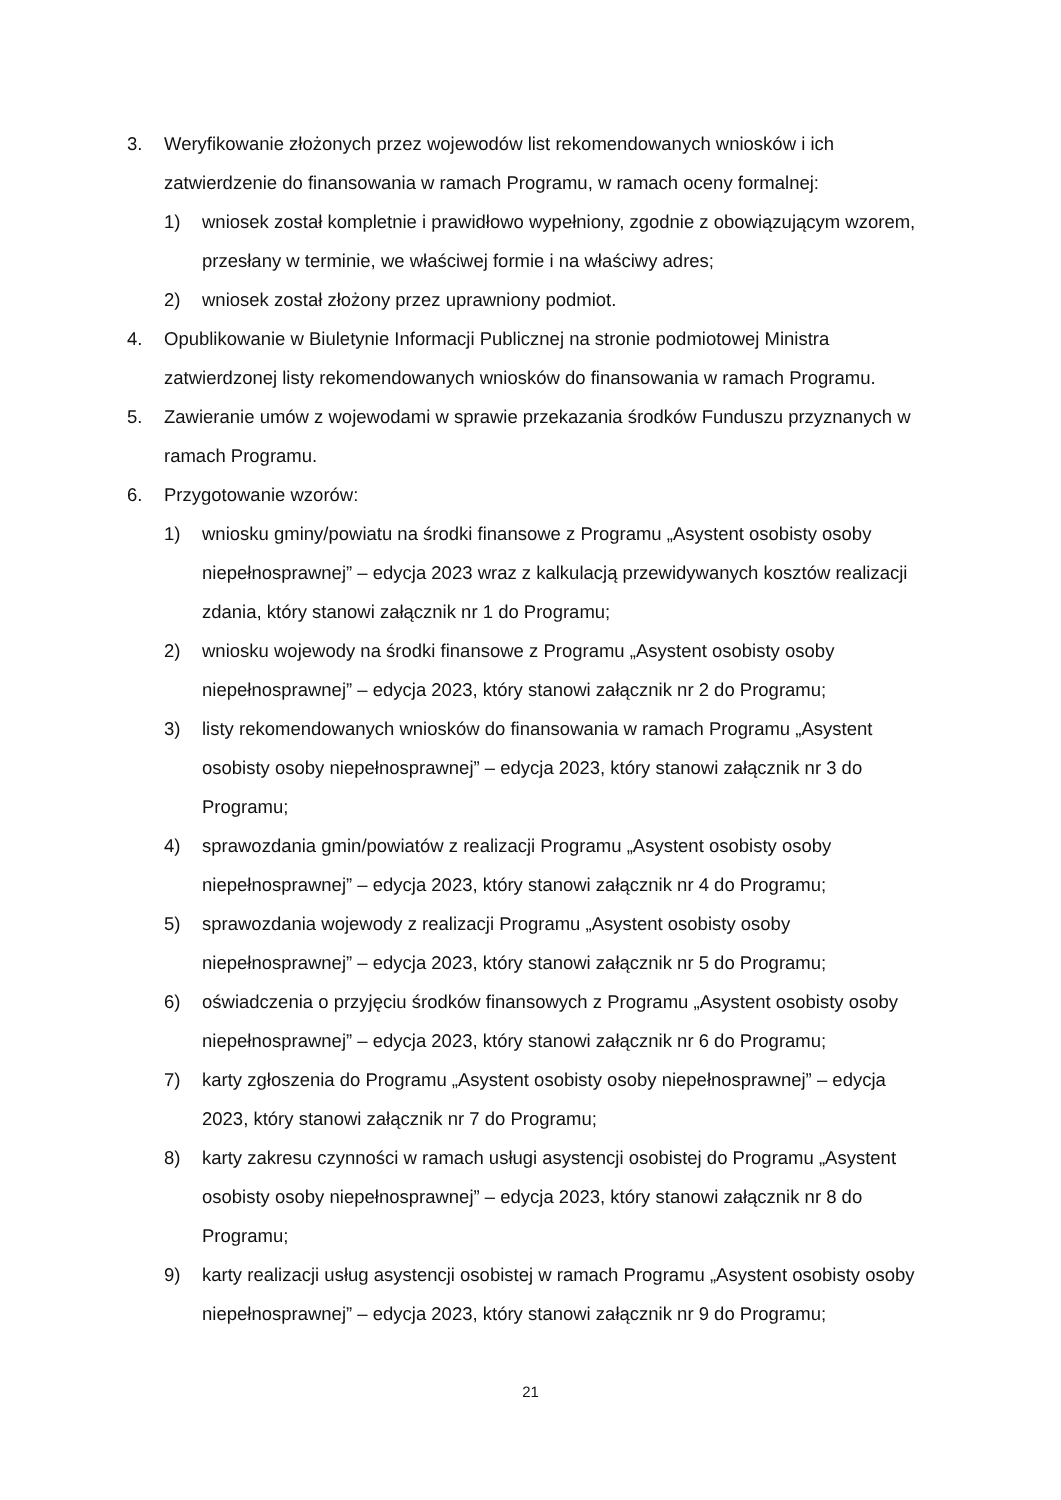3. Weryfikowanie złożonych przez wojewodów list rekomendowanych wniosków i ich zatwierdzenie do finansowania w ramach Programu, w ramach oceny formalnej:
1) wniosek został kompletnie i prawidłowo wypełniony, zgodnie z obowiązującym wzorem, przesłany w terminie, we właściwej formie i na właściwy adres;
2) wniosek został złożony przez uprawniony podmiot.
4. Opublikowanie w Biuletynie Informacji Publicznej na stronie podmiotowej Ministra zatwierdzonej listy rekomendowanych wniosków do finansowania w ramach Programu.
5. Zawieranie umów z wojewodami w sprawie przekazania środków Funduszu przyznanych w ramach Programu.
6. Przygotowanie wzorów:
1) wniosku gminy/powiatu na środki finansowe z Programu „Asystent osobisty osoby niepełnosprawnej” – edycja 2023 wraz z kalkulacją przewidywanych kosztów realizacji zdania, który stanowi załącznik nr 1 do Programu;
2) wniosku wojewody na środki finansowe z Programu „Asystent osobisty osoby niepełnosprawnej” – edycja 2023, który stanowi załącznik nr 2 do Programu;
3) listy rekomendowanych wniosków do finansowania w ramach Programu „Asystent osobisty osoby niepełnosprawnej” – edycja 2023, który stanowi załącznik nr 3 do Programu;
4) sprawozdania gmin/powiatów z realizacji Programu „Asystent osobisty osoby niepełnosprawnej” – edycja 2023, który stanowi załącznik nr 4 do Programu;
5) sprawozdania wojewody z realizacji Programu „Asystent osobisty osoby niepełnosprawnej” – edycja 2023, który stanowi załącznik nr 5 do Programu;
6) oświadczenia o przyjęciu środków finansowych z Programu „Asystent osobisty osoby niepełnosprawnej” – edycja 2023, który stanowi załącznik nr 6 do Programu;
7) karty zgłoszenia do Programu „Asystent osobisty osoby niepełnosprawnej” – edycja 2023, który stanowi załącznik nr 7 do Programu;
8) karty zakresu czynności w ramach usługi asystencji osobistej do Programu „Asystent osobisty osoby niepełnosprawnej” – edycja 2023, który stanowi załącznik nr 8 do Programu;
9) karty realizacji usług asystencji osobistej w ramach Programu „Asystent osobisty osoby niepełnosprawnej” – edycja 2023, który stanowi załącznik nr 9 do Programu;
21